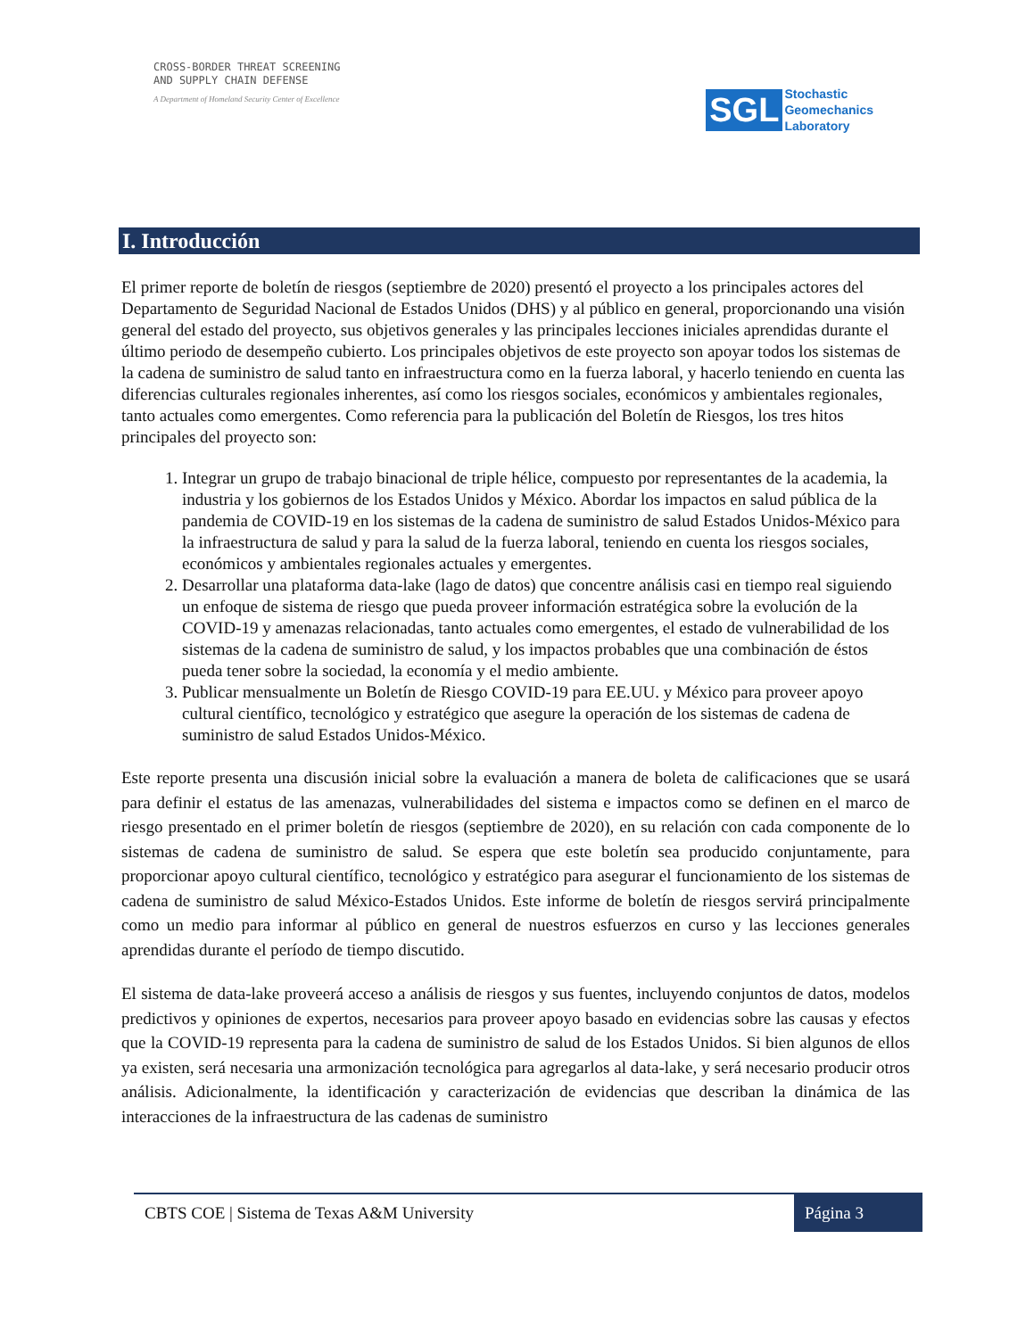CROSS-BORDER THREAT SCREENING
AND SUPPLY CHAIN DEFENSE
A Department of Homeland Security Center of Excellence
SGL
Stochastic
Geomechanics
Laboratory
I. Introducción
El primer reporte de boletín de riesgos (septiembre de 2020) presentó el proyecto a los principales actores del Departamento de Seguridad Nacional de Estados Unidos (DHS) y al público en general, proporcionando una visión general del estado del proyecto, sus objetivos generales y las principales lecciones iniciales aprendidas durante el último periodo de desempeño cubierto. Los principales objetivos de este proyecto son apoyar todos los sistemas de la cadena de suministro de salud tanto en infraestructura como en la fuerza laboral, y hacerlo teniendo en cuenta las diferencias culturales regionales inherentes, así como los riesgos sociales, económicos y ambientales regionales, tanto actuales como emergentes. Como referencia para la publicación del Boletín de Riesgos, los tres hitos principales del proyecto son:
1. Integrar un grupo de trabajo binacional de triple hélice, compuesto por representantes de la academia, la industria y los gobiernos de los Estados Unidos y México. Abordar los impactos en salud pública de la pandemia de COVID-19 en los sistemas de la cadena de suministro de salud Estados Unidos-México para la infraestructura de salud y para la salud de la fuerza laboral, teniendo en cuenta los riesgos sociales, económicos y ambientales regionales actuales y emergentes.
2. Desarrollar una plataforma data-lake (lago de datos) que concentre análisis casi en tiempo real siguiendo un enfoque de sistema de riesgo que pueda proveer información estratégica sobre la evolución de la COVID-19 y amenazas relacionadas, tanto actuales como emergentes, el estado de vulnerabilidad de los sistemas de la cadena de suministro de salud, y los impactos probables que una combinación de éstos pueda tener sobre la sociedad, la economía y el medio ambiente.
3. Publicar mensualmente un Boletín de Riesgo COVID-19 para EE.UU. y México para proveer apoyo cultural científico, tecnológico y estratégico que asegure la operación de los sistemas de cadena de suministro de salud Estados Unidos-México.
Este reporte presenta una discusión inicial sobre la evaluación a manera de boleta de calificaciones que se usará para definir el estatus de las amenazas, vulnerabilidades del sistema e impactos como se definen en el marco de riesgo presentado en el primer boletín de riesgos (septiembre de 2020), en su relación con cada componente de lo sistemas de cadena de suministro de salud. Se espera que este boletín sea producido conjuntamente, para proporcionar apoyo cultural científico, tecnológico y estratégico para asegurar el funcionamiento de los sistemas de cadena de suministro de salud México-Estados Unidos. Este informe de boletín de riesgos servirá principalmente como un medio para informar al público en general de nuestros esfuerzos en curso y las lecciones generales aprendidas durante el período de tiempo discutido.
El sistema de data-lake proveerá acceso a análisis de riesgos y sus fuentes, incluyendo conjuntos de datos, modelos predictivos y opiniones de expertos, necesarios para proveer apoyo basado en evidencias sobre las causas y efectos que la COVID-19 representa para la cadena de suministro de salud de los Estados Unidos. Si bien algunos de ellos ya existen, será necesaria una armonización tecnológica para agregarlos al data-lake, y será necesario producir otros análisis. Adicionalmente, la identificación y caracterización de evidencias que describan la dinámica de las interacciones de la infraestructura de las cadenas de suministro
CBTS COE | Sistema de Texas A&M University Página 3